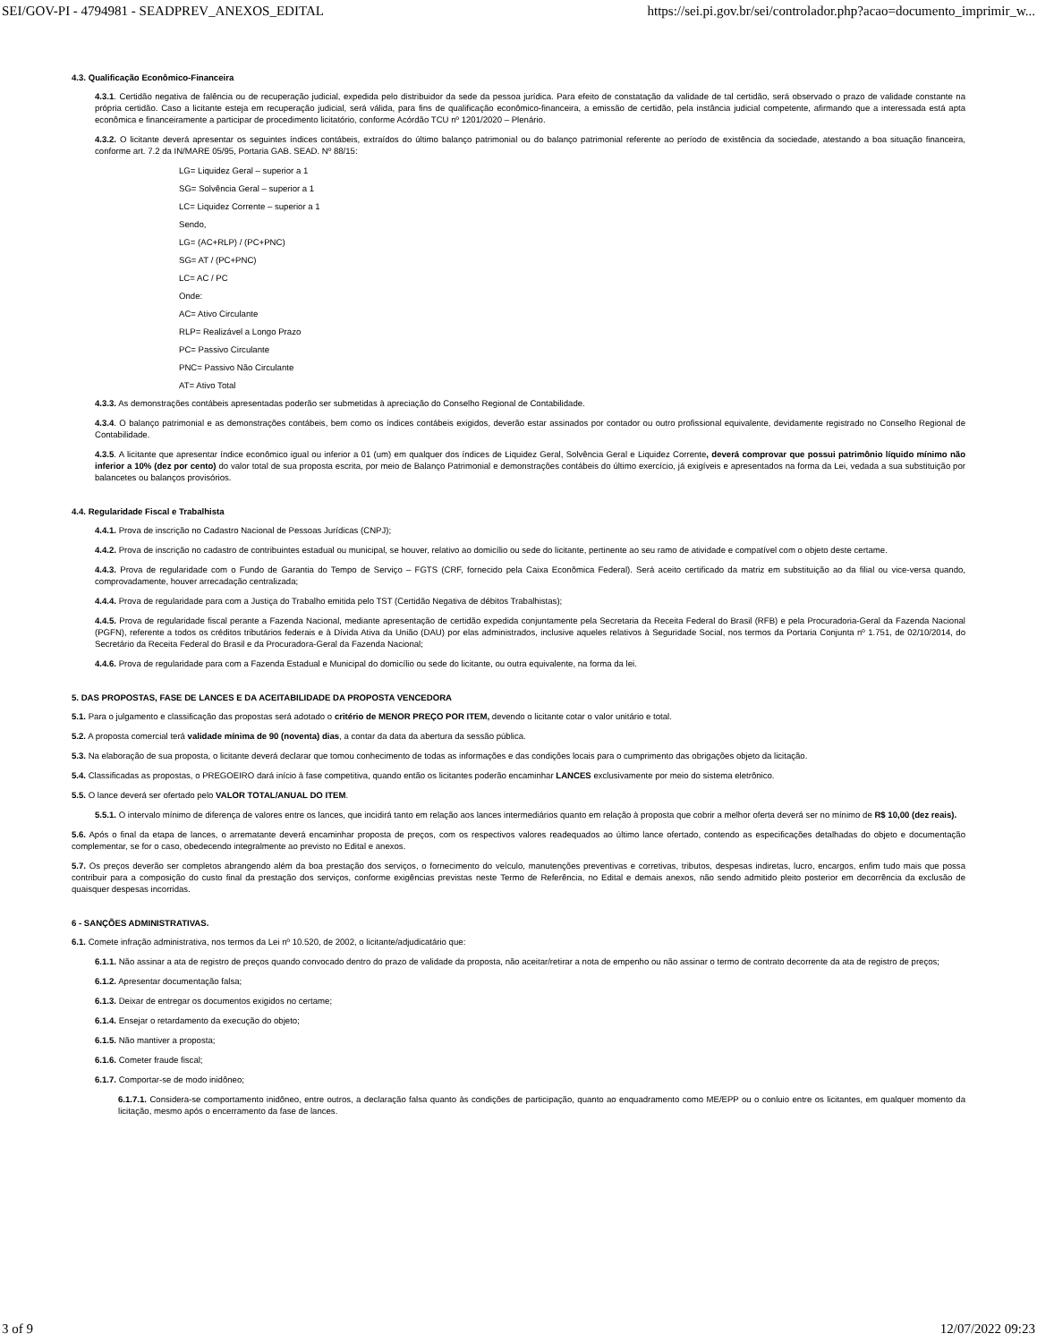SEI/GOV-PI - 4794981 - SEADPREV_ANEXOS_EDITAL https://sei.pi.gov.br/sei/controlador.php?acao=documento_imprimir_w...
4.3. Qualificação Econômico-Financeira
4.3.1. Certidão negativa de falência ou de recuperação judicial, expedida pelo distribuidor da sede da pessoa jurídica. Para efeito de constatação da validade de tal certidão, será observado o prazo de validade constante na própria certidão. Caso a licitante esteja em recuperação judicial, será válida, para fins de qualificação econômico-financeira, a emissão de certidão, pela instância judicial competente, afirmando que a interessada está apta econômica e financeiramente a participar de procedimento licitatório, conforme Acórdão TCU nº 1201/2020 – Plenário.
4.3.2. O licitante deverá apresentar os seguintes índices contábeis, extraídos do último balanço patrimonial ou do balanço patrimonial referente ao período de existência da sociedade, atestando a boa situação financeira, conforme art. 7.2 da IN/MARE 05/95, Portaria GAB. SEAD. Nº 88/15:
LG= Liquidez Geral – superior a 1
SG= Solvência Geral – superior a 1
LC= Liquidez Corrente – superior a 1
Sendo,
LG= (AC+RLP) / (PC+PNC)
SG= AT / (PC+PNC)
LC= AC / PC
Onde:
AC= Ativo Circulante
RLP= Realizável a Longo Prazo
PC= Passivo Circulante
PNC= Passivo Não Circulante
AT= Ativo Total
4.3.3. As demonstrações contábeis apresentadas poderão ser submetidas à apreciação do Conselho Regional de Contabilidade.
4.3.4. O balanço patrimonial e as demonstrações contábeis, bem como os índices contábeis exigidos, deverão estar assinados por contador ou outro profissional equivalente, devidamente registrado no Conselho Regional de Contabilidade.
4.3.5. A licitante que apresentar índice econômico igual ou inferior a 01 (um) em qualquer dos índices de Liquidez Geral, Solvência Geral e Liquidez Corrente, deverá comprovar que possui patrimônio líquido mínimo não inferior a 10% (dez por cento) do valor total de sua proposta escrita, por meio de Balanço Patrimonial e demonstrações contábeis do último exercício, já exigíveis e apresentados na forma da Lei, vedada a sua substituição por balancetes ou balanços provisórios.
4.4. Regularidade Fiscal e Trabalhista
4.4.1. Prova de inscrição no Cadastro Nacional de Pessoas Jurídicas (CNPJ);
4.4.2. Prova de inscrição no cadastro de contribuintes estadual ou municipal, se houver, relativo ao domicílio ou sede do licitante, pertinente ao seu ramo de atividade e compatível com o objeto deste certame.
4.4.3. Prova de regularidade com o Fundo de Garantia do Tempo de Serviço – FGTS (CRF, fornecido pela Caixa Econômica Federal). Será aceito certificado da matriz em substituição ao da filial ou vice-versa quando, comprovadamente, houver arrecadação centralizada;
4.4.4. Prova de regularidade para com a Justiça do Trabalho emitida pelo TST (Certidão Negativa de débitos Trabalhistas);
4.4.5. Prova de regularidade fiscal perante a Fazenda Nacional, mediante apresentação de certidão expedida conjuntamente pela Secretaria da Receita Federal do Brasil (RFB) e pela Procuradoria-Geral da Fazenda Nacional (PGFN), referente a todos os créditos tributários federais e à Dívida Ativa da União (DAU) por elas administrados, inclusive aqueles relativos à Seguridade Social, nos termos da Portaria Conjunta nº 1.751, de 02/10/2014, do Secretário da Receita Federal do Brasil e da Procuradora-Geral da Fazenda Nacional;
4.4.6. Prova de regularidade para com a Fazenda Estadual e Municipal do domicílio ou sede do licitante, ou outra equivalente, na forma da lei.
5. DAS PROPOSTAS, FASE DE LANCES E DA ACEITABILIDADE DA PROPOSTA VENCEDORA
5.1. Para o julgamento e classificação das propostas será adotado o critério de MENOR PREÇO POR ITEM, devendo o licitante cotar o valor unitário e total.
5.2. A proposta comercial terá validade mínima de 90 (noventa) dias, a contar da data da abertura da sessão pública.
5.3. Na elaboração de sua proposta, o licitante deverá declarar que tomou conhecimento de todas as informações e das condições locais para o cumprimento das obrigações objeto da licitação.
5.4. Classificadas as propostas, o PREGOEIRO dará início à fase competitiva, quando então os licitantes poderão encaminhar LANCES exclusivamente por meio do sistema eletrônico.
5.5. O lance deverá ser ofertado pelo VALOR TOTAL/ANUAL DO ITEM.
5.5.1. O intervalo mínimo de diferença de valores entre os lances, que incidirá tanto em relação aos lances intermediários quanto em relação à proposta que cobrir a melhor oferta deverá ser no mínimo de R$ 10,00 (dez reais).
5.6. Após o final da etapa de lances, o arrematante deverá encaminhar proposta de preços, com os respectivos valores readequados ao último lance ofertado, contendo as especificações detalhadas do objeto e documentação complementar, se for o caso, obedecendo integralmente ao previsto no Edital e anexos.
5.7. Os preços deverão ser completos abrangendo além da boa prestação dos serviços, o fornecimento do veículo, manutenções preventivas e corretivas, tributos, despesas indiretas, lucro, encargos, enfim tudo mais que possa contribuir para a composição do custo final da prestação dos serviços, conforme exigências previstas neste Termo de Referência, no Edital e demais anexos, não sendo admitido pleito posterior em decorrência da exclusão de quaisquer despesas incorridas.
6 - SANÇÕES ADMINISTRATIVAS.
6.1. Comete infração administrativa, nos termos da Lei nº 10.520, de 2002, o licitante/adjudicatário que:
6.1.1. Não assinar a ata de registro de preços quando convocado dentro do prazo de validade da proposta, não aceitar/retirar a nota de empenho ou não assinar o termo de contrato decorrente da ata de registro de preços;
6.1.2. Apresentar documentação falsa;
6.1.3. Deixar de entregar os documentos exigidos no certame;
6.1.4. Ensejar o retardamento da execução do objeto;
6.1.5. Não mantiver a proposta;
6.1.6. Cometer fraude fiscal;
6.1.7. Comportar-se de modo inidôneo;
6.1.7.1. Considera-se comportamento inidôneo, entre outros, a declaração falsa quanto às condições de participação, quanto ao enquadramento como ME/EPP ou o conluio entre os licitantes, em qualquer momento da licitação, mesmo após o encerramento da fase de lances.
3 of 9 12/07/2022 09:23